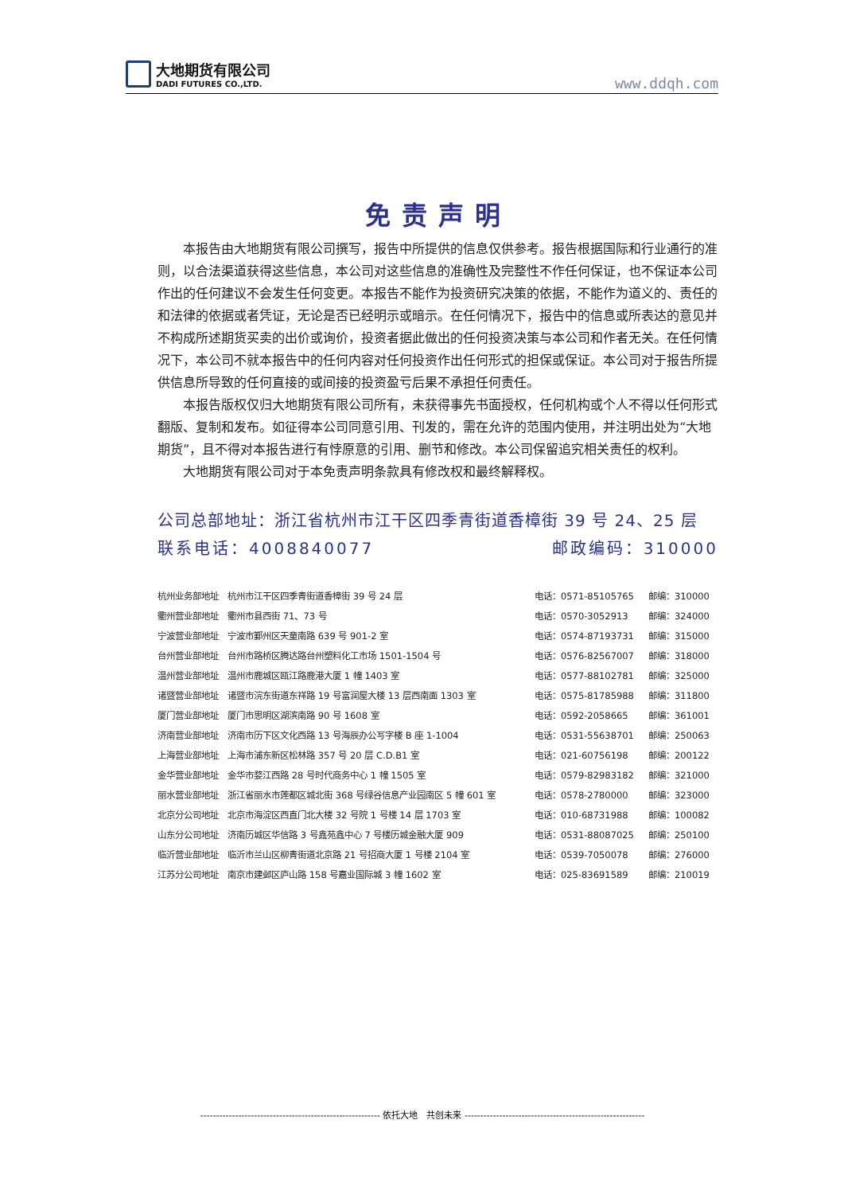大地期货有限公司
DADI FUTURES CO.,LTD.
www.ddqh.com
免责声明
本报告由大地期货有限公司撰写，报告中所提供的信息仅供参考。报告根据国际和行业通行的准则，以合法渠道获得这些信息，本公司对这些信息的准确性及完整性不作任何保证，也不保证本公司作出的任何建议不会发生任何变更。本报告不能作为投资研究决策的依据，不能作为道义的、责任的和法律的依据或者凭证，无论是否已经明示或暗示。在任何情况下，报告中的信息或所表达的意见并不构成所述期货买卖的出价或询价，投资者据此做出的任何投资决策与本公司和作者无关。在任何情况下，本公司不就本报告中的任何内容对任何投资作出任何形式的担保或保证。本公司对于报告所提供信息所导致的任何直接的或间接的投资盈亏后果不承担任何责任。
本报告版权仅归大地期货有限公司所有，未获得事先书面授权，任何机构或个人不得以任何形式翻版、复制和发布。如征得本公司同意引用、刊发的，需在允许的范围内使用，并注明出处为“大地期货”，且不得对本报告进行有悖原意的引用、删节和修改。本公司保留追究相关责任的权利。
大地期货有限公司对于本免责声明条款具有修改权和最终解释权。
公司总部地址：浙江省杭州市江干区四季青街道香樟街 39 号 24、25 层
联系电话：4008840077 邮政编码：310000
| 杭州业务部地址 | 杭州市江干区四季青街道香樟街 39 号 24 层 | 电话：0571-85105765 | 邮编：310000 |
| 衢州营业部地址 | 衢州市县西街 71、73 号 | 电话：0570-3052913 | 邮编：324000 |
| 宁波营业部地址 | 宁波市鄞州区天童南路 639 号 901-2 室 | 电话：0574-87193731 | 邮编：315000 |
| 台州营业部地址 | 台州市路桥区腾达路台州塑料化工市场 1501-1504 号 | 电话：0576-82567007 | 邮编：318000 |
| 温州营业部地址 | 温州市鹿城区瓯江路鹿港大厦 1 幢 1403 室 | 电话：0577-88102781 | 邮编：325000 |
| 诸暨营业部地址 | 诸暨市浣东街道东祥路 19 号富润屋大楼 13 层西南面 1303 室 | 电话：0575-81785988 | 邮编：311800 |
| 厦门营业部地址 | 厦门市思明区湖滨南路 90 号 1608 室 | 电话：0592-2058665 | 邮编：361001 |
| 济南营业部地址 | 济南市历下区文化西路 13 号海辰办公写字楼 B 座 1-1004 | 电话：0531-55638701 | 邮编：250063 |
| 上海营业部地址 | 上海市浦东新区松林路 357 号 20 层 C.D.B1 室 | 电话：021-60756198 | 邮编：200122 |
| 金华营业部地址 | 金华市婺江西路 28 号时代商务中心 1 幢 1505 室 | 电话：0579-82983182 | 邮编：321000 |
| 丽水营业部地址 | 浙江省丽水市莲都区城北街 368 号绿谷信息产业园南区 5 幢 601 室 | 电话：0578-2780000 | 邮编：323000 |
| 北京分公司地址 | 北京市海淀区西直门北大楼 32 号院 1 号楼 14 层 1703 室 | 电话：010-68731988 | 邮编：100082 |
| 山东分公司地址 | 济南历城区华信路 3 号鑫苑鑫中心 7 号楼历城金融大厦 909 | 电话：0531-88087025 | 邮编：250100 |
| 临沂营业部地址 | 临沂市兰山区柳青街道北京路 21 号招商大厦 1 号楼 2104 室 | 电话：0539-7050078 | 邮编：276000 |
| 江苏分公司地址 | 南京市建邺区庐山路 158 号嘉业国际城 3 幢 1602 室 | 电话：025-83691589 | 邮编：210019 |
--------------------------------------------------------- 依托大地　共创未来 ---------------------------------------------------------